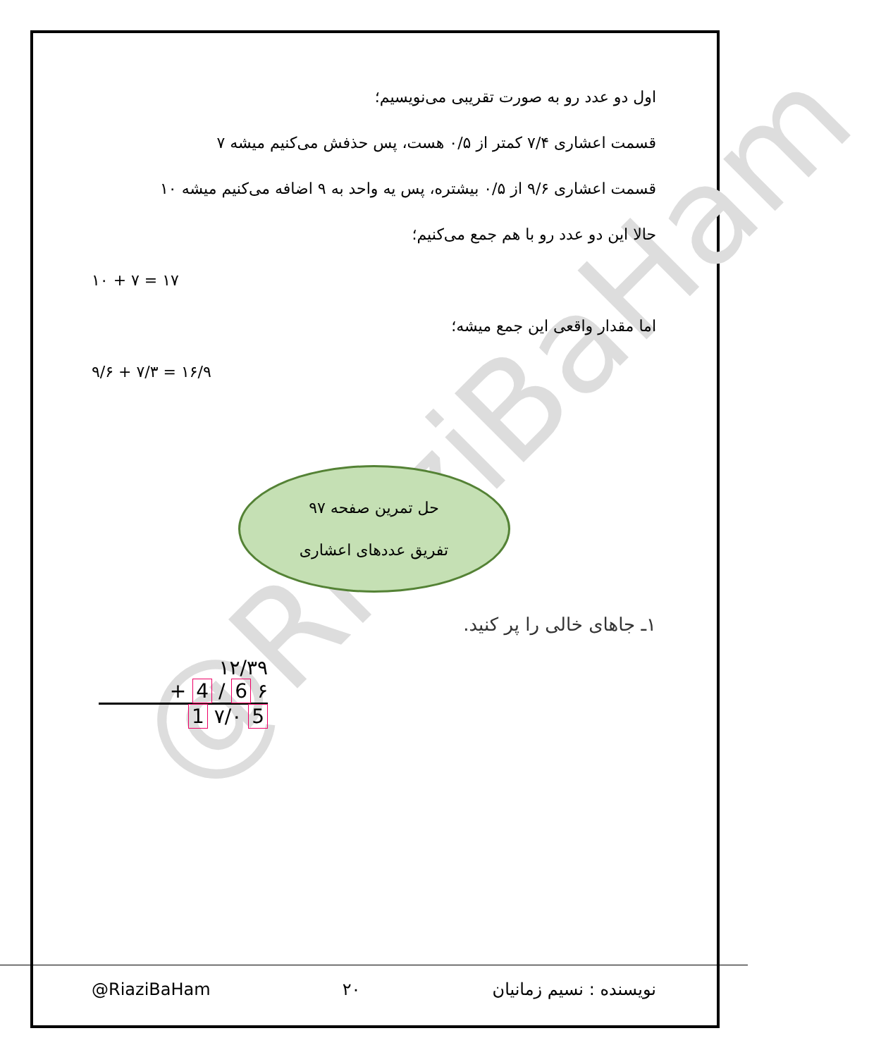@RiaziBaHam
اول دو عدد رو به صورت تقریبی می‌نویسیم؛
قسمت اعشاری ۷/۴ کمتر از ۰/۵ هست، پس حذفش می‌کنیم میشه ۷
قسمت اعشاری ۹/۶ از ۰/۵ بیشتره، پس یه واحد به ۹ اضافه می‌کنیم میشه ۱۰
حالا این دو عدد رو با هم جمع می‌کنیم؛
۱۰ + ۷ = ۱۷
اما مقدار واقعی این جمع میشه؛
۹/۶ + ۷/۳ = ۱۶/۹
حل تمرین صفحه ۹۷
تفریق عددهای اعشاری
۱ـ جاهای خالی را پر کنید.
۱۲/۳۹
+ 4 / 6 ۶
1 ۷/۰ 5
@RiaziBaHam ۲۰ نویسنده : نسیم زمانیان